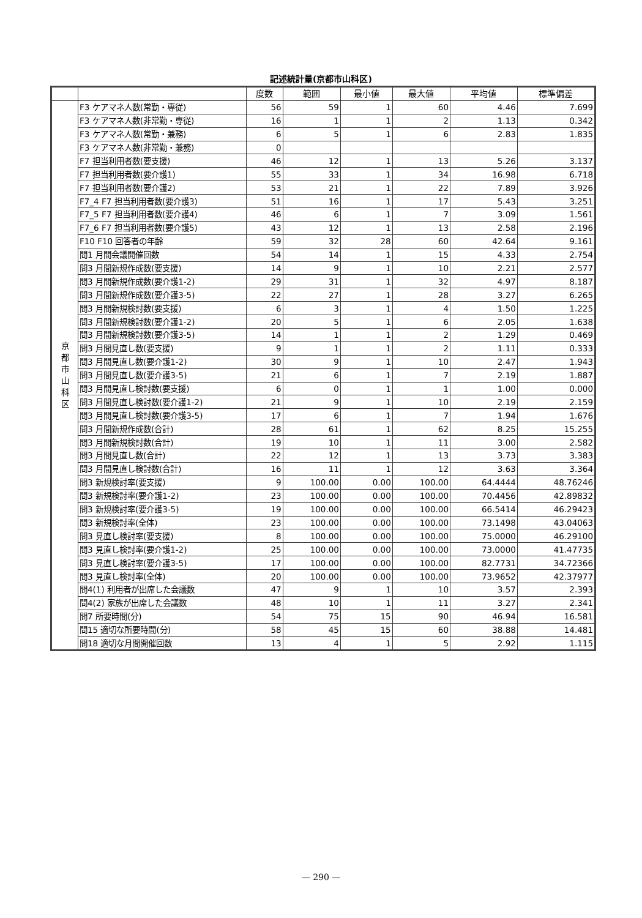記述統計量(京都市山科区)
| | | 度数 | 範囲 | 最小値 | 最大値 | 平均値 | 標準偏差 |
| --- | --- | --- | --- | --- | --- | --- | --- |
| 京 都 市 山 科 区 | F3 ケアマネ人数(常勤・専従) | 56 | 59 | 1 | 60 | 4.46 | 7.699 |
| | F3 ケアマネ人数(非常勤・専従) | 16 | 1 | 1 | 2 | 1.13 | 0.342 |
| | F3 ケアマネ人数(常勤・兼務) | 6 | 5 | 1 | 6 | 2.83 | 1.835 |
| | F3 ケアマネ人数(非常勤・兼務) | 0 | | | | | |
| | F7 担当利用者数(要支援) | 46 | 12 | 1 | 13 | 5.26 | 3.137 |
| | F7 担当利用者数(要介護1) | 55 | 33 | 1 | 34 | 16.98 | 6.718 |
| | F7 担当利用者数(要介護2) | 53 | 21 | 1 | 22 | 7.89 | 3.926 |
| | F7_4 F7 担当利用者数(要介護3) | 51 | 16 | 1 | 17 | 5.43 | 3.251 |
| | F7_5 F7 担当利用者数(要介護4) | 46 | 6 | 1 | 7 | 3.09 | 1.561 |
| | F7_6 F7 担当利用者数(要介護5) | 43 | 12 | 1 | 13 | 2.58 | 2.196 |
| | F10 F10 回答者の年齢 | 59 | 32 | 28 | 60 | 42.64 | 9.161 |
| | 問1 月間会議開催回数 | 54 | 14 | 1 | 15 | 4.33 | 2.754 |
| | 問3 月間新規作成数(要支援) | 14 | 9 | 1 | 10 | 2.21 | 2.577 |
| | 問3 月間新規作成数(要介護1-2) | 29 | 31 | 1 | 32 | 4.97 | 8.187 |
| | 問3 月間新規作成数(要介護3-5) | 22 | 27 | 1 | 28 | 3.27 | 6.265 |
| | 問3 月間新規検討数(要支援) | 6 | 3 | 1 | 4 | 1.50 | 1.225 |
| | 問3 月間新規検討数(要介護1-2) | 20 | 5 | 1 | 6 | 2.05 | 1.638 |
| | 問3 月間新規検討数(要介護3-5) | 14 | 1 | 1 | 2 | 1.29 | 0.469 |
| | 問3 月間見直し数(要支援) | 9 | 1 | 1 | 2 | 1.11 | 0.333 |
| | 問3 月間見直し数(要介護1-2) | 30 | 9 | 1 | 10 | 2.47 | 1.943 |
| | 問3 月間見直し数(要介護3-5) | 21 | 6 | 1 | 7 | 2.19 | 1.887 |
| | 問3 月間見直し検討数(要支援) | 6 | 0 | 1 | 1 | 1.00 | 0.000 |
| | 問3 月間見直し検討数(要介護1-2) | 21 | 9 | 1 | 10 | 2.19 | 2.159 |
| | 問3 月間見直し検討数(要介護3-5) | 17 | 6 | 1 | 7 | 1.94 | 1.676 |
| | 問3 月間新規作成数(合計) | 28 | 61 | 1 | 62 | 8.25 | 15.255 |
| | 問3 月間新規検討数(合計) | 19 | 10 | 1 | 11 | 3.00 | 2.582 |
| | 問3 月間見直し数(合計) | 22 | 12 | 1 | 13 | 3.73 | 3.383 |
| | 問3 月間見直し検討数(合計) | 16 | 11 | 1 | 12 | 3.63 | 3.364 |
| | 問3 新規検討率(要支援) | 9 | 100.00 | 0.00 | 100.00 | 64.4444 | 48.76246 |
| | 問3 新規検討率(要介護1-2) | 23 | 100.00 | 0.00 | 100.00 | 70.4456 | 42.89832 |
| | 問3 新規検討率(要介護3-5) | 19 | 100.00 | 0.00 | 100.00 | 66.5414 | 46.29423 |
| | 問3 新規検討率(全体) | 23 | 100.00 | 0.00 | 100.00 | 73.1498 | 43.04063 |
| | 問3 見直し検討率(要支援) | 8 | 100.00 | 0.00 | 100.00 | 75.0000 | 46.29100 |
| | 問3 見直し検討率(要介護1-2) | 25 | 100.00 | 0.00 | 100.00 | 73.0000 | 41.47735 |
| | 問3 見直し検討率(要介護3-5) | 17 | 100.00 | 0.00 | 100.00 | 82.7731 | 34.72366 |
| | 問3 見直し検討率(全体) | 20 | 100.00 | 0.00 | 100.00 | 73.9652 | 42.37977 |
| | 問4(1) 利用者が出席した会議数 | 47 | 9 | 1 | 10 | 3.57 | 2.393 |
| | 問4(2) 家族が出席した会議数 | 48 | 10 | 1 | 11 | 3.27 | 2.341 |
| | 問7 所要時間(分) | 54 | 75 | 15 | 90 | 46.94 | 16.581 |
| | 問15 適切な所要時間(分) | 58 | 45 | 15 | 60 | 38.88 | 14.481 |
| | 問18 適切な月間開催回数 | 13 | 4 | 1 | 5 | 2.92 | 1.115 |
— 290 —